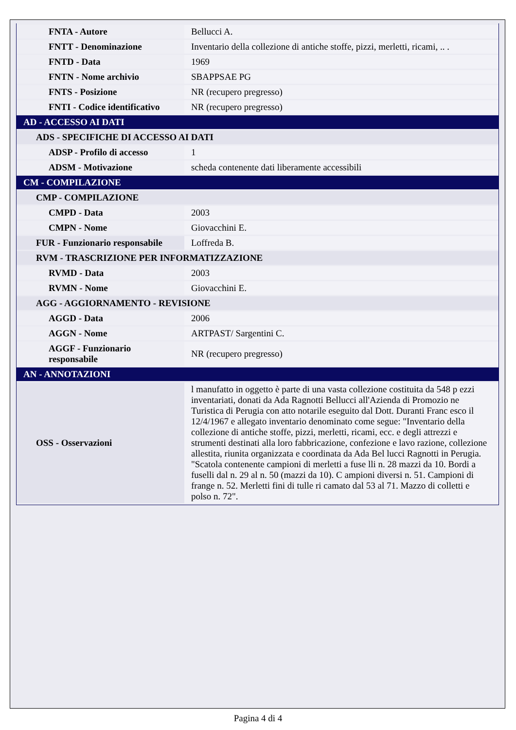| FNTA - Autore | Bellucci A. |
| FNTT - Denominazione | Inventario della collezione di antiche stoffe, pizzi, merletti, ricami, .. . |
| FNTD - Data | 1969 |
| FNTN - Nome archivio | SBAPPSAE PG |
| FNTS - Posizione | NR (recupero pregresso) |
| FNTI - Codice identificativo | NR (recupero pregresso) |
| AD - ACCESSO AI DATI | |
| ADS - SPECIFICHE DI ACCESSO AI DATI | |
| ADSP - Profilo di accesso | 1 |
| ADSM - Motivazione | scheda contenente dati liberamente accessibili |
| CM - COMPILAZIONE | |
| CMP - COMPILAZIONE | |
| CMPD - Data | 2003 |
| CMPN - Nome | Giovacchini E. |
| FUR - Funzionario responsabile | Loffreda B. |
| RVM - TRASCRIZIONE PER INFORMATIZZAZIONE | |
| RVMD - Data | 2003 |
| RVMN - Nome | Giovacchini E. |
| AGG - AGGIORNAMENTO - REVISIONE | |
| AGGD - Data | 2006 |
| AGGN - Nome | ARTPAST/ Sargentini C. |
| AGGF - Funzionario responsabile | NR (recupero pregresso) |
| AN - ANNOTAZIONI | |
| OSS - Osservazioni | l manufatto in oggetto è parte di una vasta collezione costituita da 548 p ezzi inventariati, donati da Ada Ragnotti Bellucci all'Azienda di Promozio ne Turistica di Perugia con atto notarile eseguito dal Dott. Duranti Franc esco il 12/4/1967 e allegato inventario denominato come segue: "Inventario della collezione di antiche stoffe, pizzi, merletti, ricami, ecc. e degli attrezzi e strumenti destinati alla loro fabbricazione, confezione e lavo razione, collezione allestita, riunita organizzata e coordinata da Ada Bel lucci Ragnotti in Perugia. "Scatola contenente campioni di merletti a fuse lli n. 28 mazzi da 10. Bordi a fuselli dal n. 29 al n. 50 (mazzi da 10). C ampioni diversi n. 51. Campioni di frange n. 52. Merletti fini di tulle ri camato dal 53 al 71. Mazzo di colletti e polso n. 72". |
Pagina 4 di 4